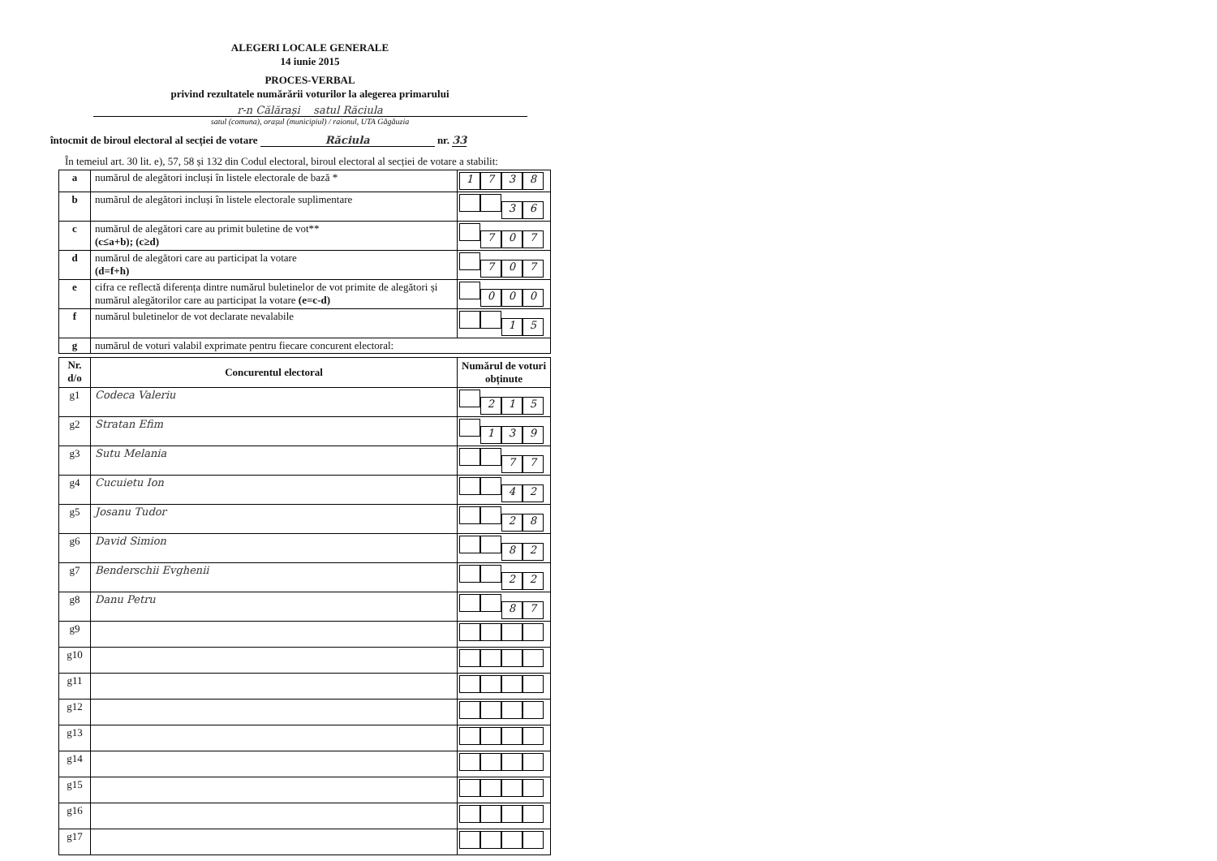ALEGERI LOCALE GENERALE
14 iunie 2015
PROCES-VERBAL
privind rezultatele numărării voturilor la alegerea primarului
r-n Călărași satul Răciula
satul (comuna), orașul (municipiul) / raionul, UTA Găgăuzia
întocmit de biroul electoral al secției de votare Răciula nr. 33
În temeiul art. 30 lit. e), 57, 58 și 132 din Codul electoral, biroul electoral al secției de votare a stabilit:
| a | numărul de alegători incluși în listele electorale de bază * | 1 7 3 8 |
| b | numărul de alegători incluși în listele electorale suplimentare | 3 6 |
| c | numărul de alegători care au primit buletine de vot** (c≤a+b); (c≥d) | 7 0 7 |
| d | numărul de alegători care au participat la votare (d=f+h) | 7 0 7 |
| e | cifra ce reflectă diferența dintre numărul buletinelor de vot primite de alegători și numărul alegătorilor care au participat la votare (e=c-d) | 0 0 0 |
| f | numărul buletinelor de vot declarate nevalabile | 1 5 |
| g | numărul de voturi valabil exprimate pentru fiecare concurent electoral: | |
| Nr. d/o | Concurentul electoral | Numărul de voturi obținute |
| --- | --- | --- |
| g1 | Codeca Valeriu | 2 1 5 |
| g2 | Stratan Efim | 1 3 9 |
| g3 | Sutu Melania | 7 7 |
| g4 | Cucuietu Ion | 4 2 |
| g5 | Josanu Tudor | 2 8 |
| g6 | David Simion | 8 2 |
| g7 | Benderschii Evghenii | 2 2 |
| g8 | Danu Petru | 8 7 |
| g9 | | |
| g10 | | |
| g11 | | |
| g12 | | |
| g13 | | |
| g14 | | |
| g15 | | |
| g16 | | |
| g17 | | |